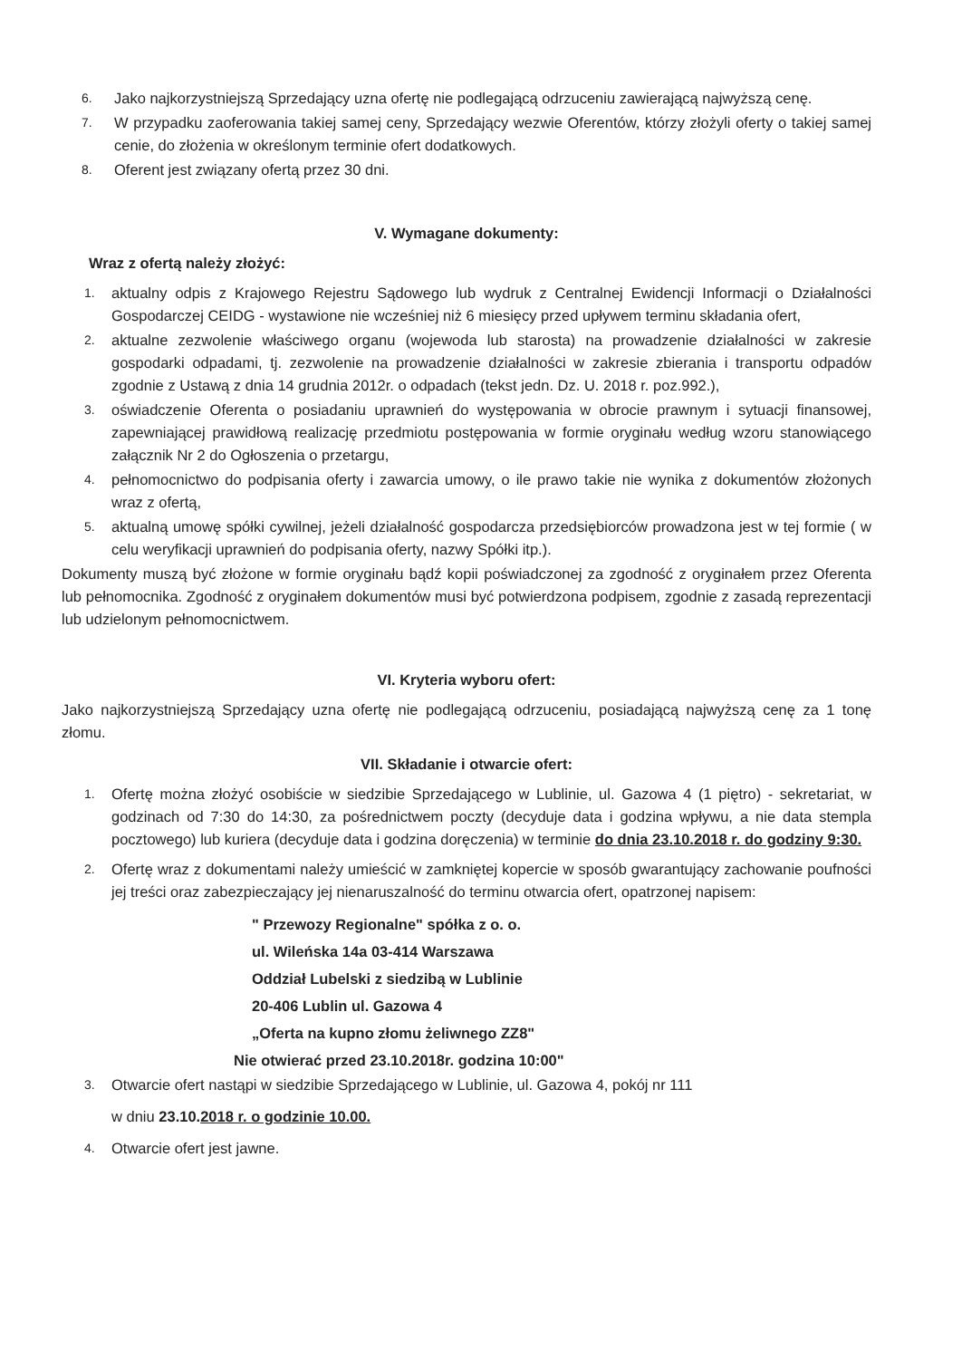6. Jako najkorzystniejszą Sprzedający uzna ofertę nie podlegającą odrzuceniu zawierającą najwyższą cenę.
7. W przypadku zaoferowania takiej samej ceny, Sprzedający wezwie Oferentów, którzy złożyli oferty o takiej samej cenie, do złożenia w określonym terminie ofert dodatkowych.
8. Oferent jest związany ofertą przez 30 dni.
V. Wymagane dokumenty:
Wraz z ofertą należy złożyć:
1. aktualny odpis z Krajowego Rejestru Sądowego lub wydruk z Centralnej Ewidencji Informacji o Działalności Gospodarczej CEIDG - wystawione nie wcześniej niż 6 miesięcy przed upływem terminu składania ofert,
2. aktualne zezwolenie właściwego organu (wojewoda lub starosta) na prowadzenie działalności w zakresie gospodarki odpadami, tj. zezwolenie na prowadzenie działalności w zakresie zbierania i transportu odpadów zgodnie z Ustawą z dnia 14 grudnia 2012r. o odpadach (tekst jedn. Dz. U. 2018 r. poz.992.),
3. oświadczenie Oferenta o posiadaniu uprawnień do występowania w obrocie prawnym i sytuacji finansowej, zapewniającej prawidłową realizację przedmiotu postępowania w formie oryginału według wzoru stanowiącego załącznik Nr 2 do Ogłoszenia o przetargu,
4. pełnomocnictwo do podpisania oferty i zawarcia umowy, o ile prawo takie nie wynika z dokumentów złożonych wraz z ofertą,
5. aktualną umowę spółki cywilnej, jeżeli działalność gospodarcza przedsiębiorców prowadzona jest w tej formie ( w celu weryfikacji uprawnień do podpisania oferty, nazwy Spółki itp.).
Dokumenty muszą być złożone w formie oryginału bądź kopii poświadczonej za zgodność z oryginałem przez Oferenta lub pełnomocnika. Zgodność z oryginałem dokumentów musi być potwierdzona podpisem, zgodnie z zasadą reprezentacji lub udzielonym pełnomocnictwem.
VI. Kryteria wyboru ofert:
Jako najkorzystniejszą Sprzedający uzna ofertę nie podlegającą odrzuceniu, posiadającą najwyższą cenę za 1 tonę złomu.
VII. Składanie i otwarcie ofert:
1. Ofertę można złożyć osobiście w siedzibie Sprzedającego w Lublinie, ul. Gazowa 4 (1 piętro) - sekretariat, w godzinach od 7:30 do 14:30, za pośrednictwem poczty (decyduje data i godzina wpływu, a nie data stempla pocztowego) lub kuriera (decyduje data i godzina doręczenia) w terminie do dnia 23.10.2018 r. do godziny 9:30.
2. Ofertę wraz z dokumentami należy umieścić w zamkniętej kopercie w sposób gwarantujący zachowanie poufności jej treści oraz zabezpieczający jej nienaruszalność do terminu otwarcia ofert, opatrzonej napisem:
" Przewozy Regionalne" spółka z o. o.
ul. Wileńska 14a 03-414 Warszawa
Oddział Lubelski z siedzibą w Lublinie
20-406 Lublin ul. Gazowa 4
„Oferta na kupno złomu żeliwnego ZZ8"
Nie otwierać przed 23.10.2018r. godzina 10:00"
3. Otwarcie ofert nastąpi w siedzibie Sprzedającego w Lublinie, ul. Gazowa 4, pokój nr 111
w dniu 23.10.2018 r. o godzinie 10.00.
4. Otwarcie ofert jest jawne.